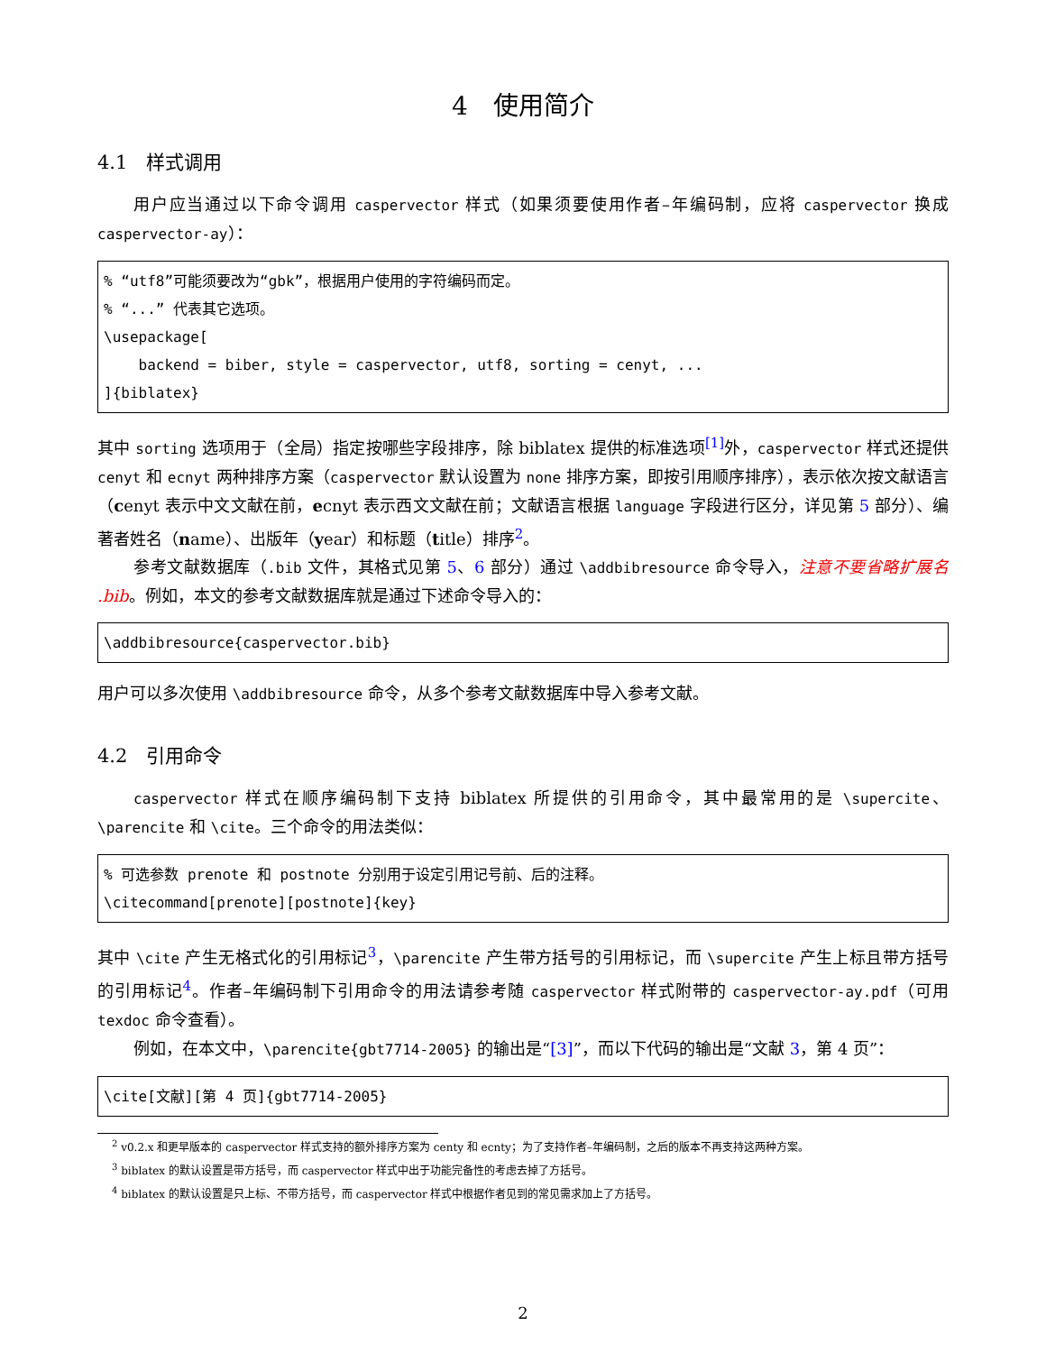4　使用简介
4.1　样式调用
用户应当通过以下命令调用 caspervector 样式（如果须要使用作者–年编码制，应将 caspervector 换成 caspervector-ay）：
% “utf8”可能须要改为“gbk”，根据用户使用的字符编码而定。
% “...” 代表其它选项。
\usepackage[
    backend = biber, style = caspervector, utf8, sorting = cenyt, ...
]{biblatex}
其中 sorting 选项用于（全局）指定按哪些字段排序，除 biblatex 提供的标准选项<sup>[1]</sup>外，caspervector 样式还提供 cenyt 和 ecnyt 两种排序方案（caspervector 默认设置为 none 排序方案，即按引用顺序排序），表示依次按文献语言（cenyt 表示中文文献在前，ecnyt 表示西文文献在前；文献语言根据 language 字段进行区分，详见第 5 部分）、编著者姓名（name）、出版年（year）和标题（title）排序<sup>2</sup>。
参考文献数据库（.bib 文件，其格式见第 5、6 部分）通过 \addbibresource 命令导入，注意不要省略扩展名 .bib。例如，本文的参考文献数据库就是通过下述命令导入的：
\addbibresource{caspervector.bib}
用户可以多次使用 \addbibresource 命令，从多个参考文献数据库中导入参考文献。
4.2　引用命令
caspervector 样式在顺序编码制下支持 biblatex 所提供的引用命令，其中最常用的是 \supercite、\parencite 和 \cite。三个命令的用法类似：
% 可选参数 prenote 和 postnote 分别用于设定引用记号前、后的注释。
\citecommand[prenote][postnote]{key}
其中 \cite 产生无格式化的引用标记<sup>3</sup>，\parencite 产生带方括号的引用标记，而 \supercite 产生上标且带方括号的引用标记<sup>4</sup>。作者–年编码制下引用命令的用法请参考随 caspervector 样式附带的 caspervector-ay.pdf（可用 texdoc 命令查看）。
例如，在本文中，\parencite{gbt7714-2005} 的输出是“[3]”，而以下代码的输出是“文献 3，第 4 页”：
\cite[文献][第 4 页]{gbt7714-2005}
<sup>2</sup> v0.2.x 和更早版本的 caspervector 样式支持的额外排序方案为 centy 和 ecnty；为了支持作者–年编码制，之后的版本不再支持这两种方案。
<sup>3</sup> biblatex 的默认设置是带方括号，而 caspervector 样式中出于功能完备性的考虑去掉了方括号。
<sup>4</sup> biblatex 的默认设置是只上标、不带方括号，而 caspervector 样式中根据作者见到的常见需求加上了方括号。
2